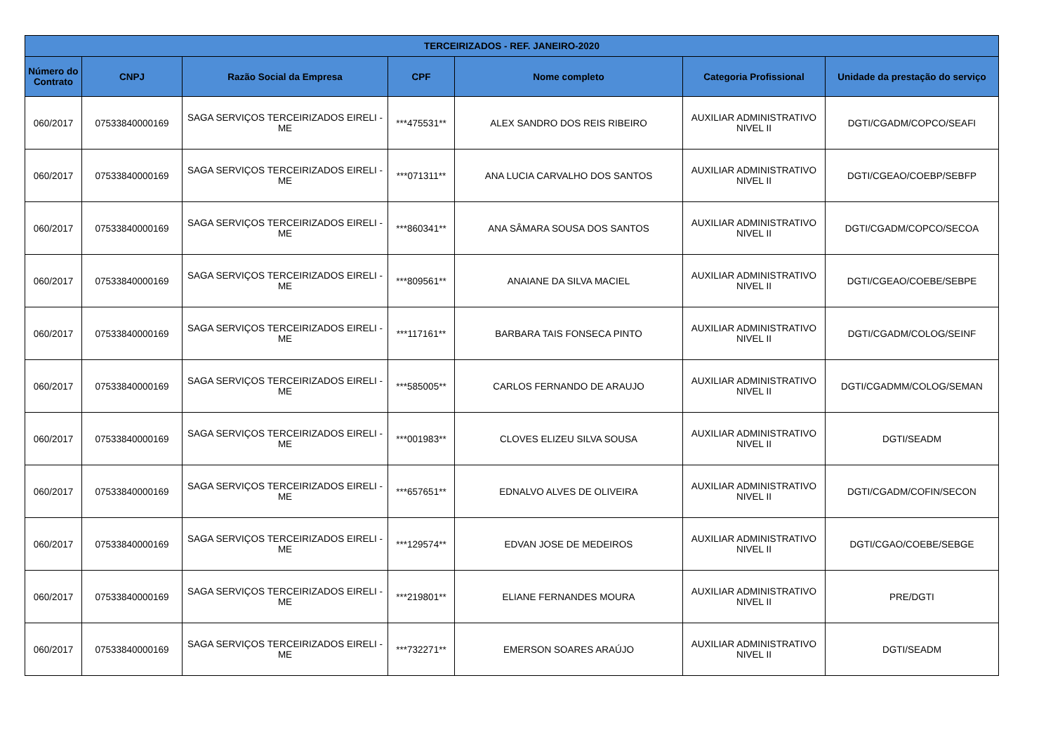| TERCEIRIZADOS - REF. JANEIRO-2020 | | | | | | |
| --- | --- | --- | --- | --- | --- | --- |
| Número do Contrato | CNPJ | Razão Social da Empresa | CPF | Nome completo | Categoria Profissional | Unidade da prestação do serviço |
| 060/2017 | 07533840000169 | SAGA SERVIÇOS TERCEIRIZADOS EIRELI - ME | ***475531** | ALEX SANDRO DOS REIS RIBEIRO | AUXILIAR ADMINISTRATIVO NIVEL II | DGTI/CGADM/COPCO/SEAFI |
| 060/2017 | 07533840000169 | SAGA SERVIÇOS TERCEIRIZADOS EIRELI - ME | ***071311** | ANA LUCIA CARVALHO DOS SANTOS | AUXILIAR ADMINISTRATIVO NIVEL II | DGTI/CGEAO/COEBP/SEBFP |
| 060/2017 | 07533840000169 | SAGA SERVIÇOS TERCEIRIZADOS EIRELI - ME | ***860341** | ANA SÂMARA SOUSA DOS SANTOS | AUXILIAR ADMINISTRATIVO NIVEL II | DGTI/CGADM/COPCO/SECOA |
| 060/2017 | 07533840000169 | SAGA SERVIÇOS TERCEIRIZADOS EIRELI - ME | ***809561** | ANAIANE DA SILVA MACIEL | AUXILIAR ADMINISTRATIVO NIVEL II | DGTI/CGEAO/COEBE/SEBPE |
| 060/2017 | 07533840000169 | SAGA SERVIÇOS TERCEIRIZADOS EIRELI - ME | ***117161** | BARBARA TAIS FONSECA PINTO | AUXILIAR ADMINISTRATIVO NIVEL II | DGTI/CGADM/COLOG/SEINF |
| 060/2017 | 07533840000169 | SAGA SERVIÇOS TERCEIRIZADOS EIRELI - ME | ***585005** | CARLOS FERNANDO DE ARAUJO | AUXILIAR ADMINISTRATIVO NIVEL II | DGTI/CGADMM/COLOG/SEMAN |
| 060/2017 | 07533840000169 | SAGA SERVIÇOS TERCEIRIZADOS EIRELI - ME | ***001983** | CLOVES ELIZEU SILVA SOUSA | AUXILIAR ADMINISTRATIVO NIVEL II | DGTI/SEADM |
| 060/2017 | 07533840000169 | SAGA SERVIÇOS TERCEIRIZADOS EIRELI - ME | ***657651** | EDNALVO ALVES DE OLIVEIRA | AUXILIAR ADMINISTRATIVO NIVEL II | DGTI/CGADM/COFIN/SECON |
| 060/2017 | 07533840000169 | SAGA SERVIÇOS TERCEIRIZADOS EIRELI - ME | ***129574** | EDVAN JOSE DE MEDEIROS | AUXILIAR ADMINISTRATIVO NIVEL II | DGTI/CGAO/COEBE/SEBGE |
| 060/2017 | 07533840000169 | SAGA SERVIÇOS TERCEIRIZADOS EIRELI - ME | ***219801** | ELIANE FERNANDES MOURA | AUXILIAR ADMINISTRATIVO NIVEL II | PRE/DGTI |
| 060/2017 | 07533840000169 | SAGA SERVIÇOS TERCEIRIZADOS EIRELI - ME | ***732271** | EMERSON SOARES ARAÚJO | AUXILIAR ADMINISTRATIVO NIVEL II | DGTI/SEADM |